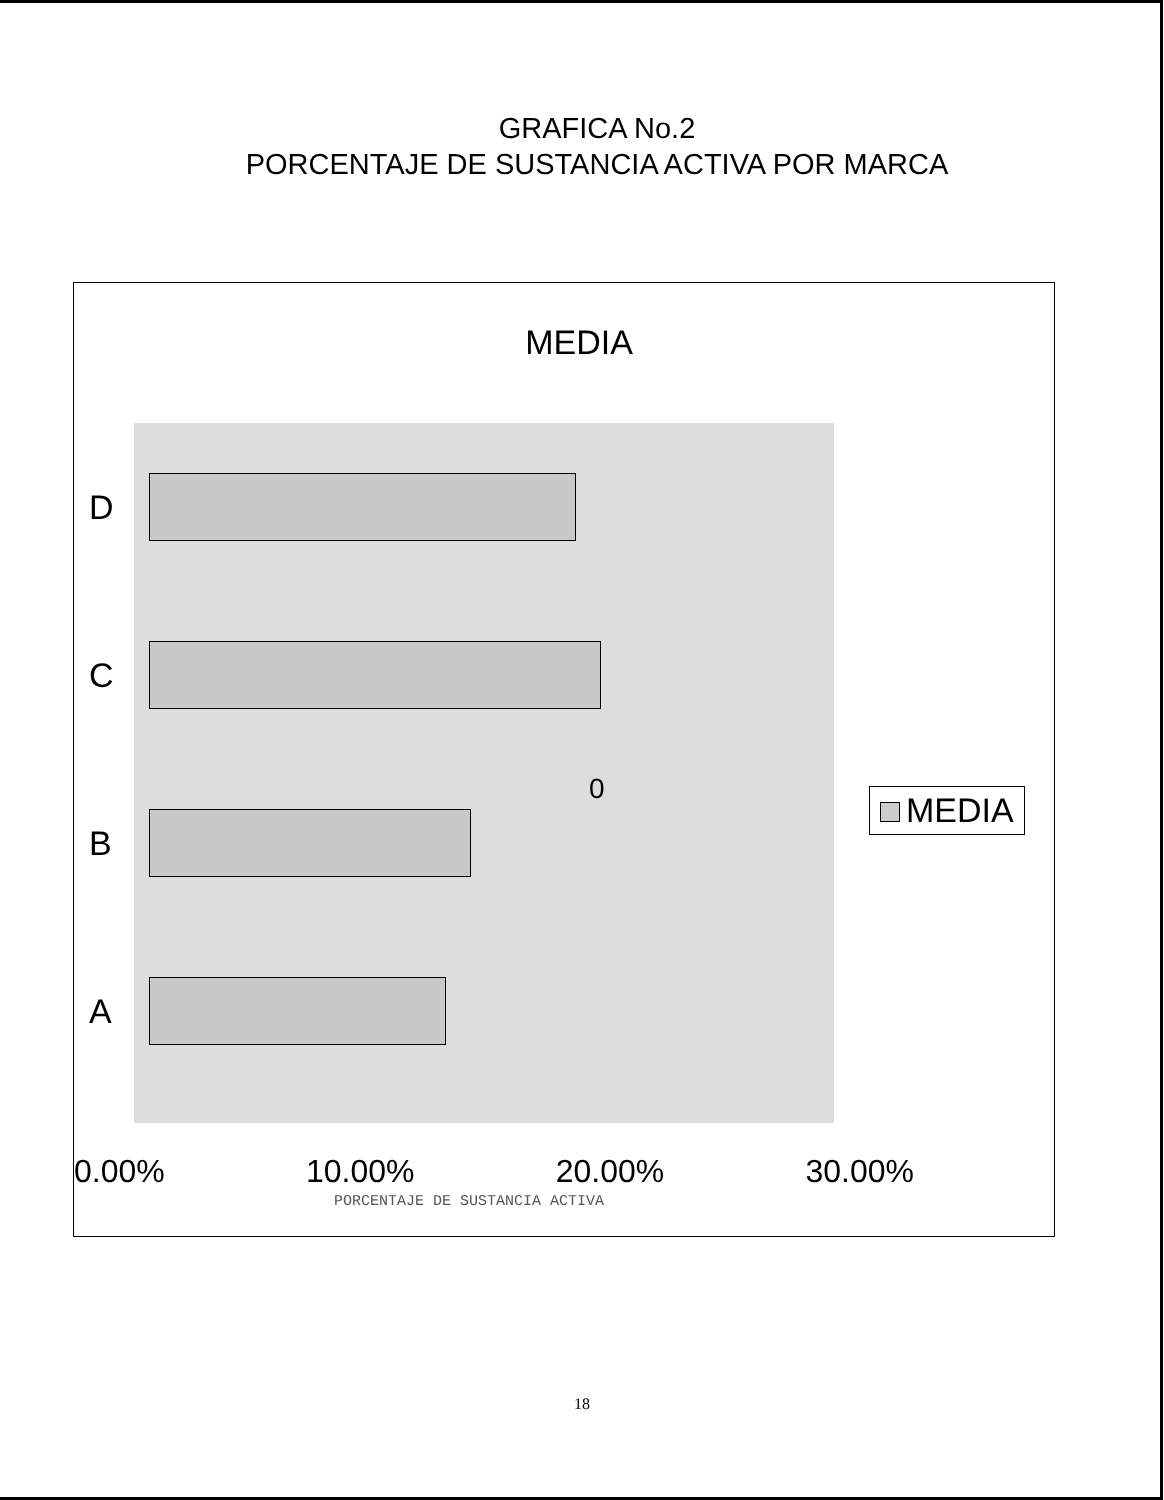GRAFICA No.2
PORCENTAJE DE SUSTANCIA ACTIVA POR MARCA
MEDIA
D
C
B
A
0
0.00% 10.00% 20.00% 30.00%
PORCENTAJE DE SUSTANCIA ACTIVA
MEDIA
18